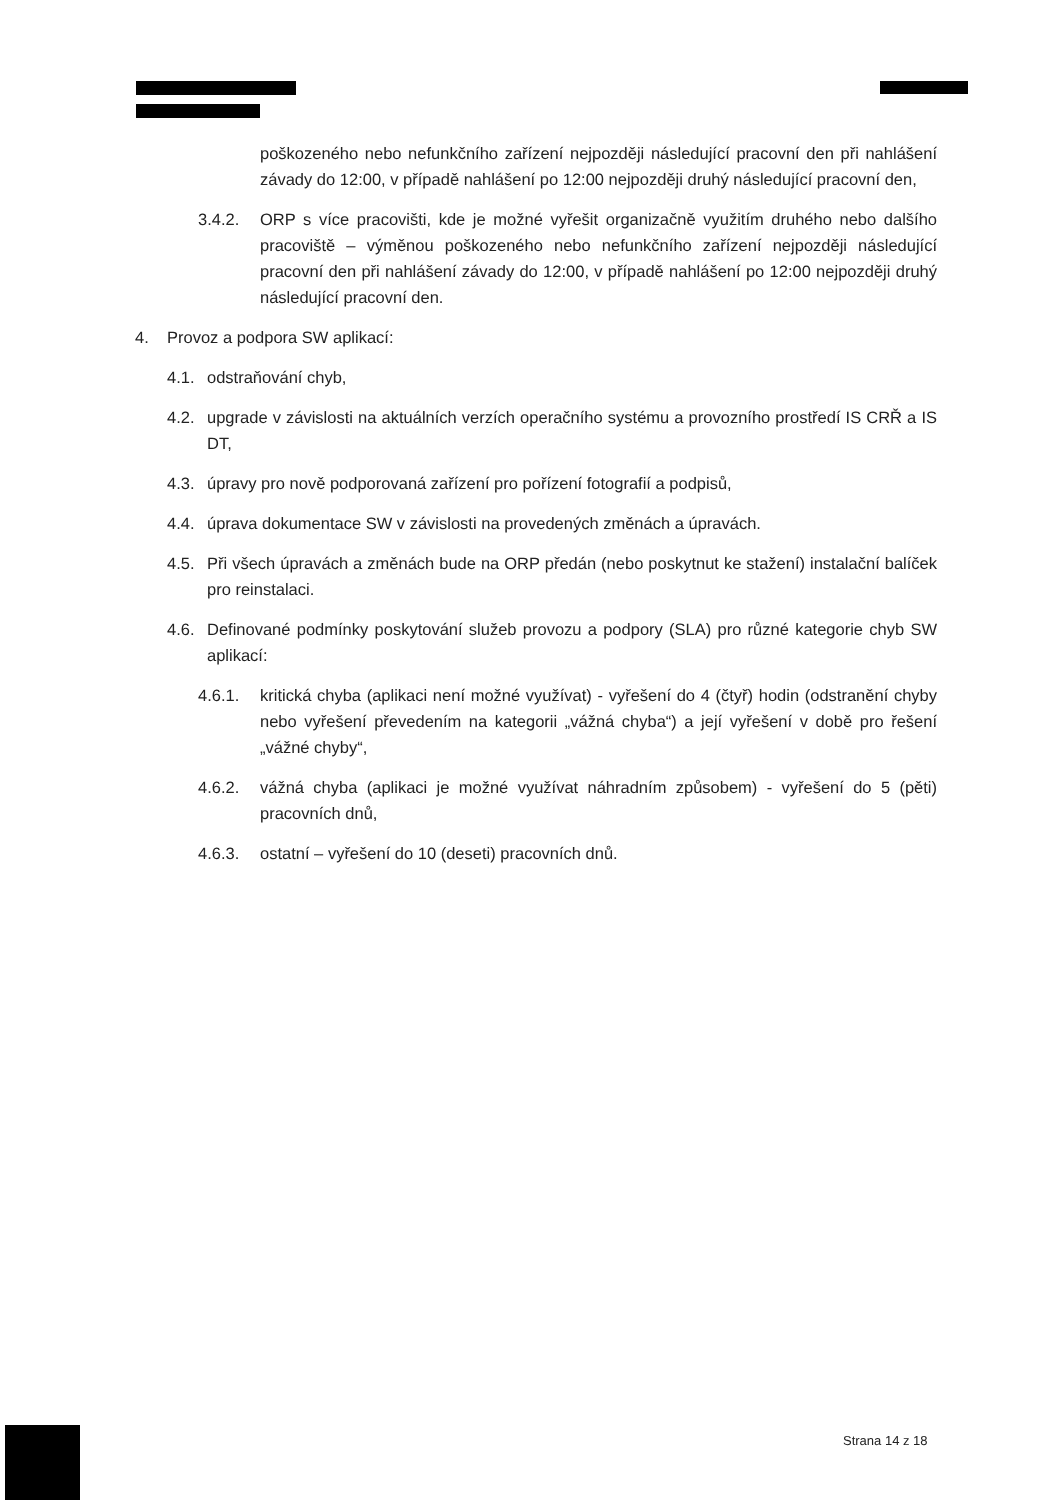poškozeného nebo nefunkčního zařízení nejpozději následující pracovní den při nahlášení závady do 12:00, v případě nahlášení po 12:00 nejpozději druhý následující pracovní den,
3.4.2. ORP s více pracovišti, kde je možné vyřešit organizačně využitím druhého nebo dalšího pracoviště – výměnou poškozeného nebo nefunkčního zařízení nejpozději následující pracovní den při nahlášení závady do 12:00, v případě nahlášení po 12:00 nejpozději druhý následující pracovní den.
4. Provoz a podpora SW aplikací:
4.1. odstraňování chyb,
4.2. upgrade v závislosti na aktuálních verzích operačního systému a provozního prostředí IS CRŘ a IS DT,
4.3. úpravy pro nově podporovaná zařízení pro pořízení fotografií a podpisů,
4.4. úprava dokumentace SW v závislosti na provedených změnách a úpravách.
4.5. Při všech úpravách a změnách bude na ORP předán (nebo poskytnut ke stažení) instalační balíček pro reinstalaci.
4.6. Definované podmínky poskytování služeb provozu a podpory (SLA) pro různé kategorie chyb SW aplikací:
4.6.1. kritická chyba (aplikaci není možné využívat) - vyřešení do 4 (čtyř) hodin (odstranění chyby nebo vyřešení převedením na kategorii „vážná chyba“) a její vyřešení v době pro řešení „vážné chyby“,
4.6.2. vážná chyba (aplikaci je možné využívat náhradním způsobem) - vyřešení do 5 (pěti) pracovních dnů,
4.6.3. ostatní – vyřešení do 10 (deseti) pracovních dnů.
Strana 14 z 18